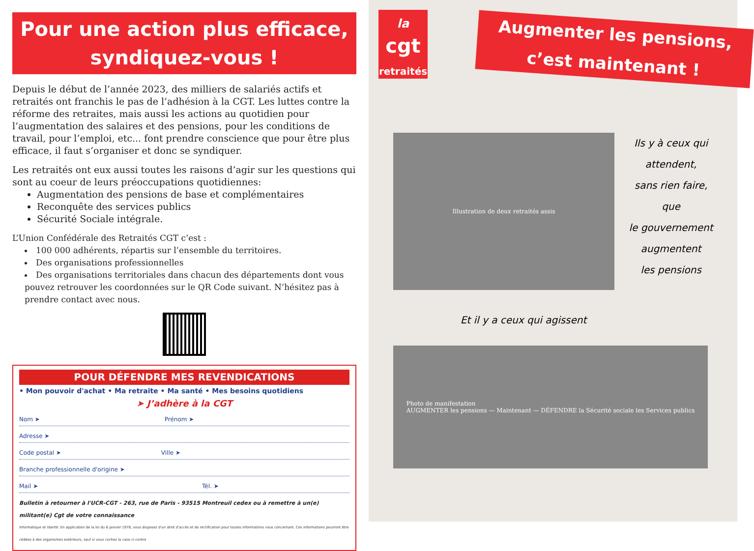Pour une action plus efficace,
syndiquez-vous !
Depuis le début de l’année 2023, des milliers de salariés actifs et retraités ont franchis le pas de l’adhésion à la CGT. Les luttes contre la réforme des retraites, mais aussi les actions au quotidien pour l’augmentation des salaires et des pensions, pour les conditions de travail, pour l’emploi, etc... font prendre conscience que pour être plus efficace, il faut s’organiser et donc se syndiquer.
Les retraités ont eux aussi toutes les raisons d’agir sur les questions qui sont au coeur de leurs préoccupations quotidiennes:
Augmentation des pensions de base et complémentaires
Reconquête des services publics
Sécurité Sociale intégrale.
L’Union Confédérale des Retraités CGT c’est :
100 000 adhérents, répartis sur l’ensemble du territoires.
Des organisations professionnelles
Des organisations territoriales dans chacun des départements dont vous pouvez retrouver les coordonnées sur le QR Code suivant. N’hésitez pas à prendre contact avec nous.
POUR DÉFENDRE MES REVENDICATIONS
• Mon pouvoir d'achat • Ma retraite • Ma santé • Mes besoins quotidiens
➤ J’adhère à la CGT
Nom ➤ Prénom ➤
Adresse ➤
Code postal ➤ Ville ➤
Branche professionnelle d'origine ➤
Mail ➤ Tél. ➤
Bulletin à retourner à l'UCR-CGT - 263, rue de Paris - 93515 Montreuil cedex ou à remettre à un(e) militant(e) Cgt de votre connaissance
Informatique et liberté: En application de la loi du 6 janvier 1978, vous disposez d'un droit d'accès et de rectification pour toutes informations vous concernant. Ces informations pourront être cédées à des organismes extérieurs, sauf si vous cochez la case ci-contre
la
cgt
retraités
Augmenter les pensions,
c’est maintenant !
Illustration de deux retraités assis
Ils y à ceux qui
attendent,
sans rien faire,
que
le gouvernement
augmentent
les pensions
Et il y a ceux qui agissent
Photo de manifestation
AUGMENTER les pensions — Maintenant — DÉFENDRE la Sécurité sociale les Services publics